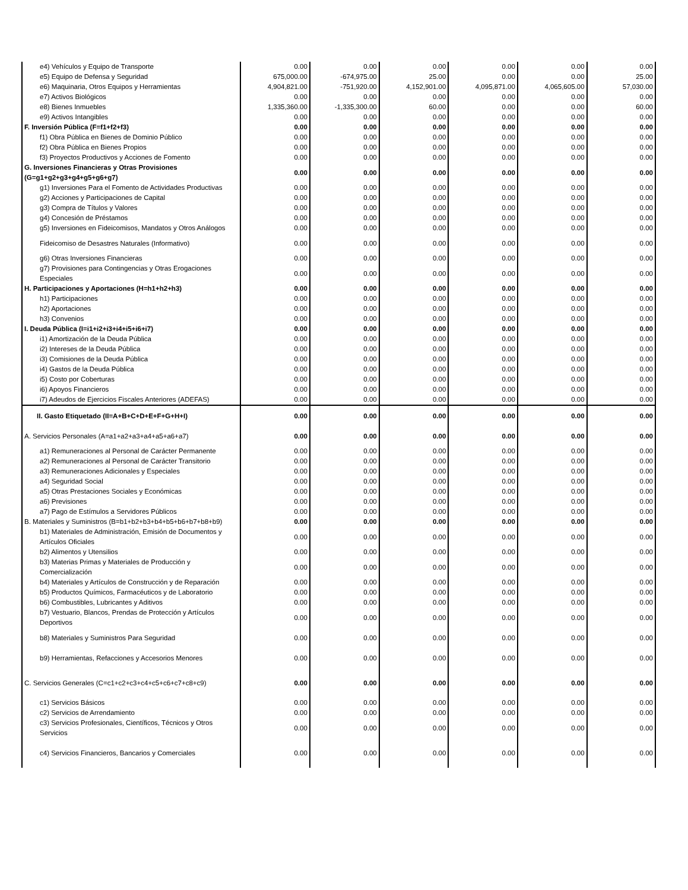| e4) Vehículos y Equipo de Transporte | 0.00 | 0.00 | 0.00 | 0.00 | 0.00 | 0.00 |
| e5) Equipo de Defensa y Seguridad | 675,000.00 | -674,975.00 | 25.00 | 0.00 | 0.00 | 25.00 |
| e6) Maquinaria, Otros Equipos y Herramientas | 4,904,821.00 | -751,920.00 | 4,152,901.00 | 4,095,871.00 | 4,065,605.00 | 57,030.00 |
| e7) Activos Biológicos | 0.00 | 0.00 | 0.00 | 0.00 | 0.00 | 0.00 |
| e8) Bienes Inmuebles | 1,335,360.00 | -1,335,300.00 | 60.00 | 0.00 | 0.00 | 60.00 |
| e9) Activos Intangibles | 0.00 | 0.00 | 0.00 | 0.00 | 0.00 | 0.00 |
| F. Inversión Pública (F=f1+f2+f3) | 0.00 | 0.00 | 0.00 | 0.00 | 0.00 | 0.00 |
| f1) Obra Pública en Bienes de Dominio Público | 0.00 | 0.00 | 0.00 | 0.00 | 0.00 | 0.00 |
| f2) Obra Pública en Bienes Propios | 0.00 | 0.00 | 0.00 | 0.00 | 0.00 | 0.00 |
| f3) Proyectos Productivos y Acciones de Fomento | 0.00 | 0.00 | 0.00 | 0.00 | 0.00 | 0.00 |
| G. Inversiones Financieras y Otras Provisiones (G=g1+g2+g3+g4+g5+g6+g7) | 0.00 | 0.00 | 0.00 | 0.00 | 0.00 | 0.00 |
| g1) Inversiones Para el Fomento de Actividades Productivas | 0.00 | 0.00 | 0.00 | 0.00 | 0.00 | 0.00 |
| g2) Acciones y Participaciones de Capital | 0.00 | 0.00 | 0.00 | 0.00 | 0.00 | 0.00 |
| g3) Compra de Títulos y Valores | 0.00 | 0.00 | 0.00 | 0.00 | 0.00 | 0.00 |
| g4) Concesión de Préstamos | 0.00 | 0.00 | 0.00 | 0.00 | 0.00 | 0.00 |
| g5) Inversiones en Fideicomisos, Mandatos y Otros Análogos | 0.00 | 0.00 | 0.00 | 0.00 | 0.00 | 0.00 |
| Fideicomiso de Desastres Naturales (Informativo) | 0.00 | 0.00 | 0.00 | 0.00 | 0.00 | 0.00 |
| g6) Otras Inversiones Financieras | 0.00 | 0.00 | 0.00 | 0.00 | 0.00 | 0.00 |
| g7) Provisiones para Contingencias y Otras Erogaciones Especiales | 0.00 | 0.00 | 0.00 | 0.00 | 0.00 | 0.00 |
| H. Participaciones y Aportaciones (H=h1+h2+h3) | 0.00 | 0.00 | 0.00 | 0.00 | 0.00 | 0.00 |
| h1) Participaciones | 0.00 | 0.00 | 0.00 | 0.00 | 0.00 | 0.00 |
| h2) Aportaciones | 0.00 | 0.00 | 0.00 | 0.00 | 0.00 | 0.00 |
| h3) Convenios | 0.00 | 0.00 | 0.00 | 0.00 | 0.00 | 0.00 |
| I. Deuda Pública (I=i1+i2+i3+i4+i5+i6+i7) | 0.00 | 0.00 | 0.00 | 0.00 | 0.00 | 0.00 |
| i1) Amortización de la Deuda Pública | 0.00 | 0.00 | 0.00 | 0.00 | 0.00 | 0.00 |
| i2) Intereses de la Deuda Pública | 0.00 | 0.00 | 0.00 | 0.00 | 0.00 | 0.00 |
| i3) Comisiones de la Deuda Pública | 0.00 | 0.00 | 0.00 | 0.00 | 0.00 | 0.00 |
| i4) Gastos de la Deuda Pública | 0.00 | 0.00 | 0.00 | 0.00 | 0.00 | 0.00 |
| i5) Costo por Coberturas | 0.00 | 0.00 | 0.00 | 0.00 | 0.00 | 0.00 |
| i6) Apoyos Financieros | 0.00 | 0.00 | 0.00 | 0.00 | 0.00 | 0.00 |
| i7) Adeudos de Ejercicios Fiscales Anteriores (ADEFAS) | 0.00 | 0.00 | 0.00 | 0.00 | 0.00 | 0.00 |
| II. Gasto Etiquetado (II=A+B+C+D+E+F+G+H+I) | 0.00 | 0.00 | 0.00 | 0.00 | 0.00 | 0.00 |
| A. Servicios Personales (A=a1+a2+a3+a4+a5+a6+a7) | 0.00 | 0.00 | 0.00 | 0.00 | 0.00 | 0.00 |
| a1) Remuneraciones al Personal de Carácter Permanente | 0.00 | 0.00 | 0.00 | 0.00 | 0.00 | 0.00 |
| a2) Remuneraciones al Personal de Carácter Transitorio | 0.00 | 0.00 | 0.00 | 0.00 | 0.00 | 0.00 |
| a3) Remuneraciones Adicionales y Especiales | 0.00 | 0.00 | 0.00 | 0.00 | 0.00 | 0.00 |
| a4) Seguridad Social | 0.00 | 0.00 | 0.00 | 0.00 | 0.00 | 0.00 |
| a5) Otras Prestaciones Sociales y Económicas | 0.00 | 0.00 | 0.00 | 0.00 | 0.00 | 0.00 |
| a6) Previsiones | 0.00 | 0.00 | 0.00 | 0.00 | 0.00 | 0.00 |
| a7) Pago de Estímulos a Servidores Públicos | 0.00 | 0.00 | 0.00 | 0.00 | 0.00 | 0.00 |
| B. Materiales y Suministros (B=b1+b2+b3+b4+b5+b6+b7+b8+b9) | 0.00 | 0.00 | 0.00 | 0.00 | 0.00 | 0.00 |
| b1) Materiales de Administración, Emisión de Documentos y Artículos Oficiales | 0.00 | 0.00 | 0.00 | 0.00 | 0.00 | 0.00 |
| b2) Alimentos y Utensilios | 0.00 | 0.00 | 0.00 | 0.00 | 0.00 | 0.00 |
| b3) Materias Primas y Materiales de Producción y Comercialización | 0.00 | 0.00 | 0.00 | 0.00 | 0.00 | 0.00 |
| b4) Materiales y Artículos de Construcción y de Reparación | 0.00 | 0.00 | 0.00 | 0.00 | 0.00 | 0.00 |
| b5) Productos Químicos, Farmacéuticos y de Laboratorio | 0.00 | 0.00 | 0.00 | 0.00 | 0.00 | 0.00 |
| b6) Combustibles, Lubricantes y Aditivos | 0.00 | 0.00 | 0.00 | 0.00 | 0.00 | 0.00 |
| b7) Vestuario, Blancos, Prendas de Protección y Artículos Deportivos | 0.00 | 0.00 | 0.00 | 0.00 | 0.00 | 0.00 |
| b8) Materiales y Suministros Para Seguridad | 0.00 | 0.00 | 0.00 | 0.00 | 0.00 | 0.00 |
| b9) Herramientas, Refacciones y Accesorios Menores | 0.00 | 0.00 | 0.00 | 0.00 | 0.00 | 0.00 |
| C. Servicios Generales (C=c1+c2+c3+c4+c5+c6+c7+c8+c9) | 0.00 | 0.00 | 0.00 | 0.00 | 0.00 | 0.00 |
| c1) Servicios Básicos | 0.00 | 0.00 | 0.00 | 0.00 | 0.00 | 0.00 |
| c2) Servicios de Arrendamiento | 0.00 | 0.00 | 0.00 | 0.00 | 0.00 | 0.00 |
| c3) Servicios Profesionales, Científicos, Técnicos y Otros Servicios | 0.00 | 0.00 | 0.00 | 0.00 | 0.00 | 0.00 |
| c4) Servicios Financieros, Bancarios y Comerciales | 0.00 | 0.00 | 0.00 | 0.00 | 0.00 | 0.00 |